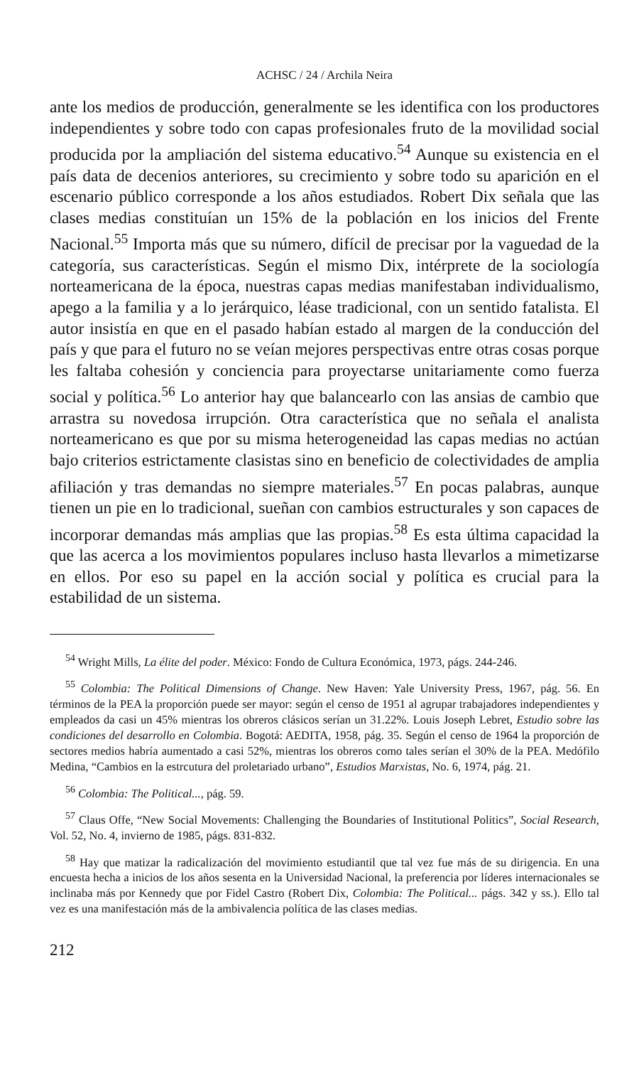ACHSC / 24 / Archila Neira
ante los medios de producción, generalmente se les identifica con los productores independientes y sobre todo con capas profesionales fruto de la movilidad social producida por la ampliación del sistema educativo.<sup>54</sup> Aunque su existencia en el país data de decenios anteriores, su crecimiento y sobre todo su aparición en el escenario público corresponde a los años estudiados. Robert Dix señala que las clases medias constituían un 15% de la población en los inicios del Frente Nacional.<sup>55</sup> Importa más que su número, difícil de precisar por la vaguedad de la categoría, sus características. Según el mismo Dix, intérprete de la sociología norteamericana de la época, nuestras capas medias manifestaban individualismo, apego a la familia y a lo jerárquico, léase tradicional, con un sentido fatalista. El autor insistía en que en el pasado habían estado al margen de la conducción del país y que para el futuro no se veían mejores perspectivas entre otras cosas porque les faltaba cohesión y conciencia para proyectarse unitariamente como fuerza social y política.<sup>56</sup> Lo anterior hay que balancearlo con las ansias de cambio que arrastra su novedosa irrupción. Otra característica que no señala el analista norteamericano es que por su misma heterogeneidad las capas medias no actúan bajo criterios estrictamente clasistas sino en beneficio de colectividades de amplia afiliación y tras demandas no siempre materiales.<sup>57</sup> En pocas palabras, aunque tienen un pie en lo tradicional, sueñan con cambios estructurales y son capaces de incorporar demandas más amplias que las propias.<sup>58</sup> Es esta última capacidad la que las acerca a los movimientos populares incluso hasta llevarlos a mimetizarse en ellos. Por eso su papel en la acción social y política es crucial para la estabilidad de un sistema.
<sup>54</sup> Wright Mills, La élite del poder. México: Fondo de Cultura Económica, 1973, págs. 244-246.
<sup>55</sup> Colombia: The Political Dimensions of Change. New Haven: Yale University Press, 1967, pág. 56. En términos de la PEA la proporción puede ser mayor: según el censo de 1951 al agrupar trabajadores independientes y empleados da casi un 45% mientras los obreros clásicos serían un 31.22%. Louis Joseph Lebret, Estudio sobre las condiciones del desarrollo en Colombia. Bogotá: AEDITA, 1958, pág. 35. Según el censo de 1964 la proporción de sectores medios habría aumentado a casi 52%, mientras los obreros como tales serían el 30% de la PEA. Medófilo Medina, “Cambios en la estrcutura del proletariado urbano”, Estudios Marxistas, No. 6, 1974, pág. 21.
<sup>56</sup> Colombia: The Political..., pág. 59.
<sup>57</sup> Claus Offe, “New Social Movements: Challenging the Boundaries of Institutional Politics”, Social Research, Vol. 52, No. 4, invierno de 1985, págs. 831-832.
<sup>58</sup> Hay que matizar la radicalización del movimiento estudiantil que tal vez fue más de su dirigencia. En una encuesta hecha a inicios de los años sesenta en la Universidad Nacional, la preferencia por líderes internacionales se inclinaba más por Kennedy que por Fidel Castro (Robert Dix, Colombia: The Political... págs. 342 y ss.). Ello tal vez es una manifestación más de la ambivalencia política de las clases medias.
212